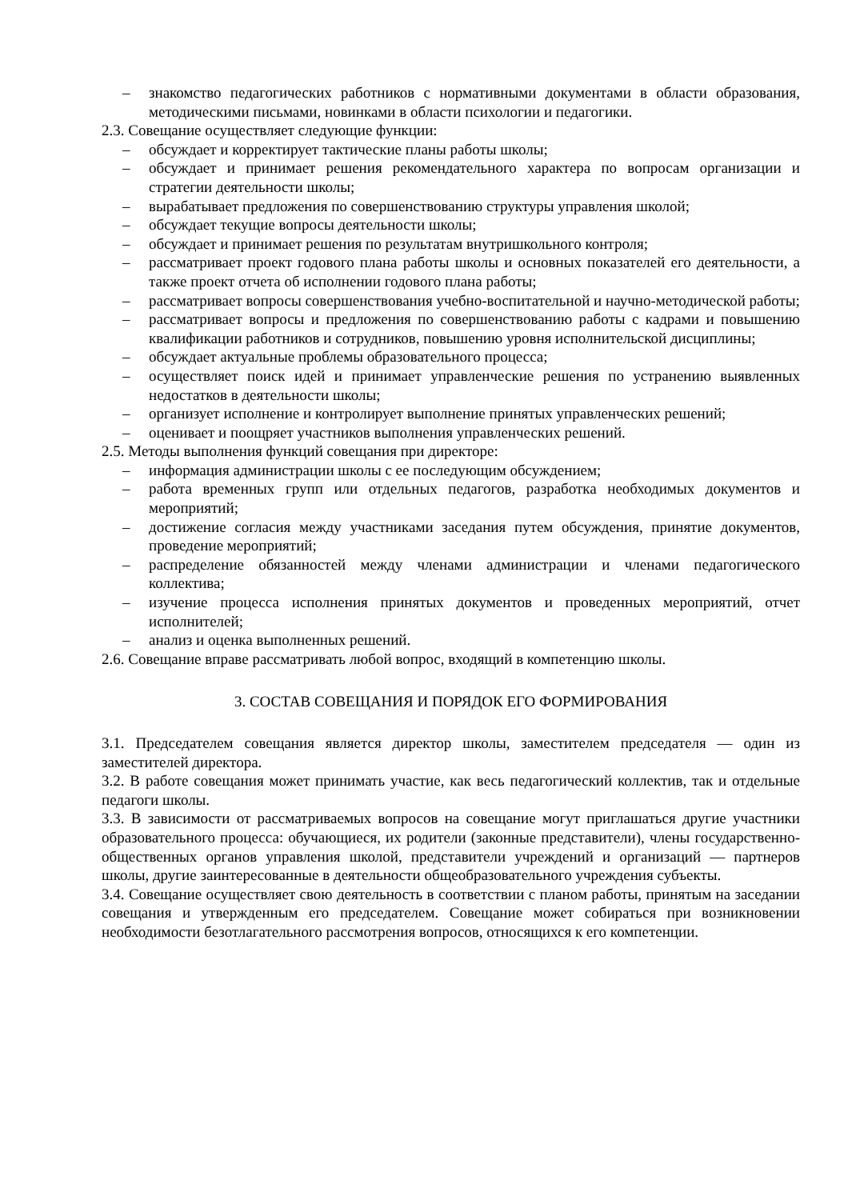– знакомство педагогических работников с нормативными документами в области образования, методическими письмами, новинками в области психологии и педагогики.
2.3. Совещание осуществляет следующие функции:
– обсуждает и корректирует тактические планы работы школы;
– обсуждает и принимает решения рекомендательного характера по вопросам организации и стратегии деятельности школы;
– вырабатывает предложения по совершенствованию структуры управления школой;
– обсуждает текущие вопросы деятельности школы;
– обсуждает и принимает решения по результатам внутришкольного контроля;
– рассматривает проект годового плана работы школы и основных показателей его деятельности, а также проект отчета об исполнении годового плана работы;
– рассматривает вопросы совершенствования учебно-воспитательной и научно-методической работы;
– рассматривает вопросы и предложения по совершенствованию работы с кадрами и повышению квалификации работников и сотрудников, повышению уровня исполнительской дисциплины;
– обсуждает актуальные проблемы образовательного процесса;
– осуществляет поиск идей и принимает управленческие решения по устранению выявленных недостатков в деятельности школы;
– организует исполнение и контролирует выполнение принятых управленческих решений;
– оценивает и поощряет участников выполнения управленческих решений.
2.5. Методы выполнения функций совещания при директоре:
– информация администрации школы с ее последующим обсуждением;
– работа временных групп или отдельных педагогов, разработка необходимых документов и мероприятий;
– достижение согласия между участниками заседания путем обсуждения, принятие документов, проведение мероприятий;
– распределение обязанностей между членами администрации и членами педагогического коллектива;
– изучение процесса исполнения принятых документов и проведенных мероприятий, отчет исполнителей;
– анализ и оценка выполненных решений.
2.6. Совещание вправе рассматривать любой вопрос, входящий в компетенцию школы.
3. СОСТАВ СОВЕЩАНИЯ И ПОРЯДОК ЕГО ФОРМИРОВАНИЯ
3.1. Председателем совещания является директор школы, заместителем председателя — один из заместителей директора.
3.2. В работе совещания может принимать участие, как весь педагогический коллектив, так и отдельные педагоги школы.
3.3. В зависимости от рассматриваемых вопросов на совещание могут приглашаться другие участники образовательного процесса: обучающиеся, их родители (законные представители), члены государственно-общественных органов управления школой, представители учреждений и организаций — партнеров школы, другие заинтересованные в деятельности общеобразовательного учреждения субъекты.
3.4. Совещание осуществляет свою деятельность в соответствии с планом работы, принятым на заседании совещания и утвержденным его председателем. Совещание может собираться при возникновении необходимости безотлагательного рассмотрения вопросов, относящихся к его компетенции.